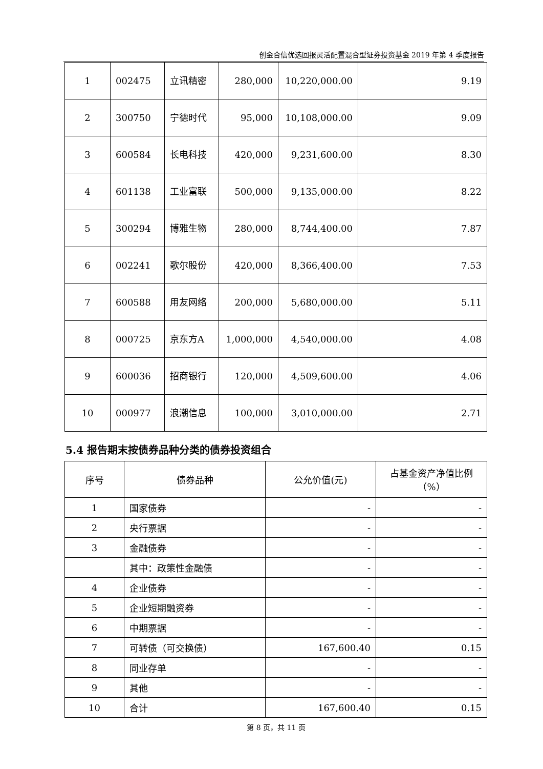创金合信优选回报灵活配置混合型证券投资基金 2019 年第 4 季度报告
| 1 | 002475 | 立讯精密 | 280,000 | 10,220,000.00 | 9.19 |
| 2 | 300750 | 宁德时代 | 95,000 | 10,108,000.00 | 9.09 |
| 3 | 600584 | 长电科技 | 420,000 | 9,231,600.00 | 8.30 |
| 4 | 601138 | 工业富联 | 500,000 | 9,135,000.00 | 8.22 |
| 5 | 300294 | 博雅生物 | 280,000 | 8,744,400.00 | 7.87 |
| 6 | 002241 | 歌尔股份 | 420,000 | 8,366,400.00 | 7.53 |
| 7 | 600588 | 用友网络 | 200,000 | 5,680,000.00 | 5.11 |
| 8 | 000725 | 京东方A | 1,000,000 | 4,540,000.00 | 4.08 |
| 9 | 600036 | 招商银行 | 120,000 | 4,509,600.00 | 4.06 |
| 10 | 000977 | 浪潮信息 | 100,000 | 3,010,000.00 | 2.71 |
5.4 报告期末按债券品种分类的债券投资组合
| 序号 | 债券品种 | 公允价值(元) | 占基金资产净值比例（%） |
| --- | --- | --- | --- |
| 1 | 国家债券 | - | - |
| 2 | 央行票据 | - | - |
| 3 | 金融债券 | - | - |
| | 其中：政策性金融债 | - | - |
| 4 | 企业债券 | - | - |
| 5 | 企业短期融资券 | - | - |
| 6 | 中期票据 | - | - |
| 7 | 可转债（可交换债） | 167,600.40 | 0.15 |
| 8 | 同业存单 | - | - |
| 9 | 其他 | - | - |
| 10 | 合计 | 167,600.40 | 0.15 |
第 8 页，共 11 页